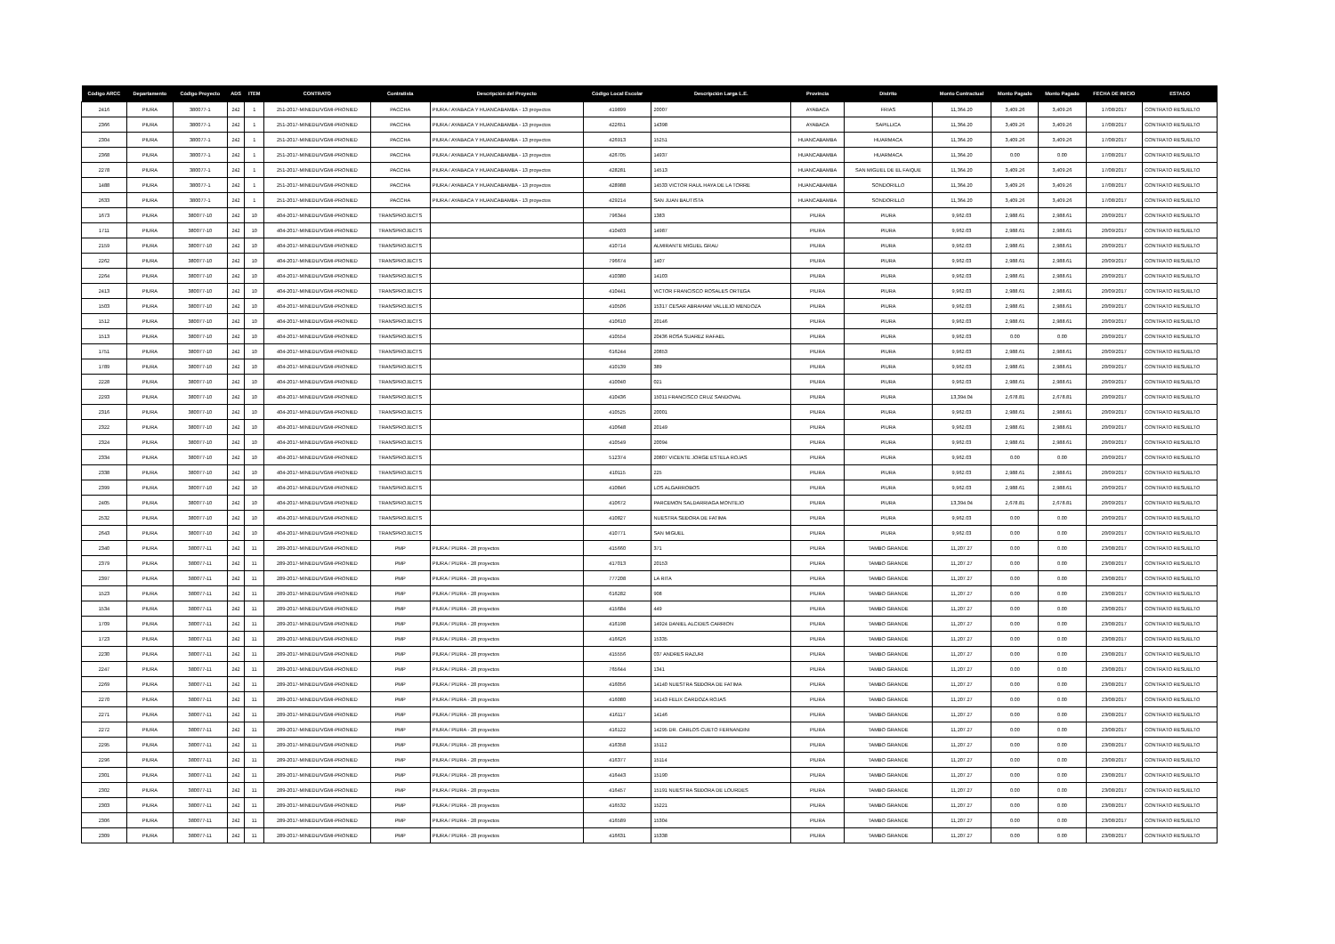| Código ARCC | Departamento | Código Proyecto | ADS | ITEM | CONTRATO | Contratista | Descripción del Proyecto | Código Local Escolar | Descripción Larga L.E. | Provincia | Distrito | Monto Contractual | Monto Pagado | Monto Pagado | FECHA DE INICIO | ESTADO |
| --- | --- | --- | --- | --- | --- | --- | --- | --- | --- | --- | --- | --- | --- | --- | --- | --- |
| 2416 | PIURA | 380077-1 | 242 | 1 | 251-2017-MINEDU/VGMI-PRONIED | PACCHA | PIURA / AYABACA Y HUANCABAMBA - 13 proyectos | 419899 | 20007 | AYABACA | FRIAS | 11,364.20 | 3,409.26 | 3,409.26 | 17/08/2017 | CONTRATO RESUELTO |
| 2366 | PIURA | 380077-1 | 242 | 1 | 251-2017-MINEDU/VGMI-PRONIED | PACCHA | PIURA / AYABACA Y HUANCABAMBA - 13 proyectos | 422651 | 14398 | AYABACA | SAPILLICA | 11,364.20 | 3,409.26 | 3,409.26 | 17/08/2017 | CONTRATO RESUELTO |
| 2304 | PIURA | 380077-1 | 242 | 1 | 251-2017-MINEDU/VGMI-PRONIED | PACCHA | PIURA / AYABACA Y HUANCABAMBA - 13 proyectos | 426913 | 15251 | HUANCABAMBA | HUARMACA | 11,364.20 | 3,409.26 | 3,409.26 | 17/08/2017 | CONTRATO RESUELTO |
| 2368 | PIURA | 380077-1 | 242 | 1 | 251-2017-MINEDU/VGMI-PRONIED | PACCHA | PIURA / AYABACA Y HUANCABAMBA - 13 proyectos | 426705 | 14937 | HUANCABAMBA | HUARMACA | 11,364.20 | 0.00 | 0.00 | 17/08/2017 | CONTRATO RESUELTO |
| 2278 | PIURA | 380077-1 | 242 | 1 | 251-2017-MINEDU/VGMI-PRONIED | PACCHA | PIURA / AYABACA Y HUANCABAMBA - 13 proyectos | 428281 | 14513 | HUANCABAMBA | SAN MIGUEL DE EL FAIQUE | 11,364.20 | 3,409.26 | 3,409.26 | 17/08/2017 | CONTRATO RESUELTO |
| 1488 | PIURA | 380077-1 | 242 | 1 | 251-2017-MINEDU/VGMI-PRONIED | PACCHA | PIURA / AYABACA Y HUANCABAMBA - 13 proyectos | 428988 | 14533 VICTOR RAUL HAYA DE LA TORRE | HUANCABAMBA | SONDORILLO | 11,364.20 | 3,409.26 | 3,409.26 | 17/08/2017 | CONTRATO RESUELTO |
| 2633 | PIURA | 380077-1 | 242 | 1 | 251-2017-MINEDU/VGMI-PRONIED | PACCHA | PIURA / AYABACA Y HUANCABAMBA - 13 proyectos | 429214 | SAN JUAN BAUTISTA | HUANCABAMBA | SONDORILLO | 11,364.20 | 3,409.26 | 3,409.26 | 17/08/2017 | CONTRATO RESUELTO |
| 1673 | PIURA | 380077-10 | 242 | 10 | 404-2017-MINEDU/VGMI-PRONIED | TRANSPROJECTS | | 796344 | 1383 | PIURA | PIURA | 9,962.03 | 2,988.61 | 2,988.61 | 20/09/2017 | CONTRATO RESUELTO |
| 1711 | PIURA | 380077-10 | 242 | 10 | 404-2017-MINEDU/VGMI-PRONIED | TRANSPROJECTS | | 410403 | 14987 | PIURA | PIURA | 9,962.03 | 2,988.61 | 2,988.61 | 20/09/2017 | CONTRATO RESUELTO |
| 2159 | PIURA | 380077-10 | 242 | 10 | 404-2017-MINEDU/VGMI-PRONIED | TRANSPROJECTS | | 410714 | ALMIRANTE MIGUEL GRAU | PIURA | PIURA | 9,962.03 | 2,988.61 | 2,988.61 | 20/09/2017 | CONTRATO RESUELTO |
| 2262 | PIURA | 380077-10 | 242 | 10 | 404-2017-MINEDU/VGMI-PRONIED | TRANSPROJECTS | | 796674 | 1407 | PIURA | PIURA | 9,962.03 | 2,988.61 | 2,988.61 | 20/09/2017 | CONTRATO RESUELTO |
| 2264 | PIURA | 380077-10 | 242 | 10 | 404-2017-MINEDU/VGMI-PRONIED | TRANSPROJECTS | | 410380 | 14103 | PIURA | PIURA | 9,962.03 | 2,988.61 | 2,988.61 | 20/09/2017 | CONTRATO RESUELTO |
| 2413 | PIURA | 380077-10 | 242 | 10 | 404-2017-MINEDU/VGMI-PRONIED | TRANSPROJECTS | | 410441 | VICTOR FRANCISCO ROSALES ORTEGA | PIURA | PIURA | 9,962.03 | 2,988.61 | 2,988.61 | 20/09/2017 | CONTRATO RESUELTO |
| 1503 | PIURA | 380077-10 | 242 | 10 | 404-2017-MINEDU/VGMI-PRONIED | TRANSPROJECTS | | 410506 | 15317 CESAR ABRAHAM VALLEJO MENDOZA | PIURA | PIURA | 9,962.03 | 2,988.61 | 2,988.61 | 20/09/2017 | CONTRATO RESUELTO |
| 1512 | PIURA | 380077-10 | 242 | 10 | 404-2017-MINEDU/VGMI-PRONIED | TRANSPROJECTS | | 410610 | 20146 | PIURA | PIURA | 9,962.03 | 2,988.61 | 2,988.61 | 20/09/2017 | CONTRATO RESUELTO |
| 1513 | PIURA | 380077-10 | 242 | 10 | 404-2017-MINEDU/VGMI-PRONIED | TRANSPROJECTS | | 410554 | 20436 ROSA SUAREZ RAFAEL | PIURA | PIURA | 9,962.03 | 0.00 | 0.00 | 20/09/2017 | CONTRATO RESUELTO |
| 1751 | PIURA | 380077-10 | 242 | 10 | 404-2017-MINEDU/VGMI-PRONIED | TRANSPROJECTS | | 616244 | 20853 | PIURA | PIURA | 9,962.03 | 2,988.61 | 2,988.61 | 20/09/2017 | CONTRATO RESUELTO |
| 1789 | PIURA | 380077-10 | 242 | 10 | 404-2017-MINEDU/VGMI-PRONIED | TRANSPROJECTS | | 410139 | 389 | PIURA | PIURA | 9,962.03 | 2,988.61 | 2,988.61 | 20/09/2017 | CONTRATO RESUELTO |
| 2228 | PIURA | 380077-10 | 242 | 10 | 404-2017-MINEDU/VGMI-PRONIED | TRANSPROJECTS | | 410040 | 021 | PIURA | PIURA | 9,962.03 | 2,988.61 | 2,988.61 | 20/09/2017 | CONTRATO RESUELTO |
| 2293 | PIURA | 380077-10 | 242 | 10 | 404-2017-MINEDU/VGMI-PRONIED | TRANSPROJECTS | | 410436 | 15011 FRANCISCO CRUZ SANDOVAL | PIURA | PIURA | 13,394.04 | 2,678.81 | 2,678.81 | 20/09/2017 | CONTRATO RESUELTO |
| 2316 | PIURA | 380077-10 | 242 | 10 | 404-2017-MINEDU/VGMI-PRONIED | TRANSPROJECTS | | 410525 | 20001 | PIURA | PIURA | 9,962.03 | 2,988.61 | 2,988.61 | 20/09/2017 | CONTRATO RESUELTO |
| 2322 | PIURA | 380077-10 | 242 | 10 | 404-2017-MINEDU/VGMI-PRONIED | TRANSPROJECTS | | 410648 | 20149 | PIURA | PIURA | 9,962.03 | 2,988.61 | 2,988.61 | 20/09/2017 | CONTRATO RESUELTO |
| 2324 | PIURA | 380077-10 | 242 | 10 | 404-2017-MINEDU/VGMI-PRONIED | TRANSPROJECTS | | 410549 | 20094 | PIURA | PIURA | 9,962.03 | 2,988.61 | 2,988.61 | 20/09/2017 | CONTRATO RESUELTO |
| 2334 | PIURA | 380077-10 | 242 | 10 | 404-2017-MINEDU/VGMI-PRONIED | TRANSPROJECTS | | 512374 | 20807 VICENTE JORGE ESTELA ROJAS | PIURA | PIURA | 9,962.03 | 0.00 | 0.00 | 20/09/2017 | CONTRATO RESUELTO |
| 2338 | PIURA | 380077-10 | 242 | 10 | 404-2017-MINEDU/VGMI-PRONIED | TRANSPROJECTS | | 410115 | 225 | PIURA | PIURA | 9,962.03 | 2,988.61 | 2,988.61 | 20/09/2017 | CONTRATO RESUELTO |
| 2399 | PIURA | 380077-10 | 242 | 10 | 404-2017-MINEDU/VGMI-PRONIED | TRANSPROJECTS | | 410846 | LOS ALGARROBOS | PIURA | PIURA | 9,962.03 | 2,988.61 | 2,988.61 | 20/09/2017 | CONTRATO RESUELTO |
| 2405 | PIURA | 380077-10 | 242 | 10 | 404-2017-MINEDU/VGMI-PRONIED | TRANSPROJECTS | | 410672 | PARCEMON SALDARRIAGA MONTEJO | PIURA | PIURA | 13,394.04 | 2,678.81 | 2,678.81 | 20/09/2017 | CONTRATO RESUELTO |
| 2532 | PIURA | 380077-10 | 242 | 10 | 404-2017-MINEDU/VGMI-PRONIED | TRANSPROJECTS | | 410827 | NUESTRA SEÐORA DE FATIMA | PIURA | PIURA | 9,962.03 | 0.00 | 0.00 | 20/09/2017 | CONTRATO RESUELTO |
| 2643 | PIURA | 380077-10 | 242 | 10 | 404-2017-MINEDU/VGMI-PRONIED | TRANSPROJECTS | | 410771 | SAN MIGUEL | PIURA | PIURA | 9,962.03 | 0.00 | 0.00 | 20/09/2017 | CONTRATO RESUELTO |
| 2340 | PIURA | 380077-11 | 242 | 11 | 289-2017-MINEDU/VGMI-PRONIED | PMP | PIURA / PIURA - 28 proyectos | 415660 | 371 | PIURA | TAMBO GRANDE | 11,207.27 | 0.00 | 0.00 | 23/08/2017 | CONTRATO RESUELTO |
| 2379 | PIURA | 380077-11 | 242 | 11 | 289-2017-MINEDU/VGMI-PRONIED | PMP | PIURA / PIURA - 28 proyectos | 417013 | 20153 | PIURA | TAMBO GRANDE | 11,207.27 | 0.00 | 0.00 | 23/08/2017 | CONTRATO RESUELTO |
| 2397 | PIURA | 380077-11 | 242 | 11 | 289-2017-MINEDU/VGMI-PRONIED | PMP | PIURA / PIURA - 28 proyectos | 777208 | LA RITA | PIURA | TAMBO GRANDE | 11,207.27 | 0.00 | 0.00 | 23/08/2017 | CONTRATO RESUELTO |
| 1523 | PIURA | 380077-11 | 242 | 11 | 289-2017-MINEDU/VGMI-PRONIED | PMP | PIURA / PIURA - 28 proyectos | 616282 | 908 | PIURA | TAMBO GRANDE | 11,207.27 | 0.00 | 0.00 | 23/08/2017 | CONTRATO RESUELTO |
| 1534 | PIURA | 380077-11 | 242 | 11 | 289-2017-MINEDU/VGMI-PRONIED | PMP | PIURA / PIURA - 28 proyectos | 415684 | 449 | PIURA | TAMBO GRANDE | 11,207.27 | 0.00 | 0.00 | 23/08/2017 | CONTRATO RESUELTO |
| 1709 | PIURA | 380077-11 | 242 | 11 | 289-2017-MINEDU/VGMI-PRONIED | PMP | PIURA / PIURA - 28 proyectos | 416198 | 14924 DANIEL ALCIDES CARRION | PIURA | TAMBO GRANDE | 11,207.27 | 0.00 | 0.00 | 23/08/2017 | CONTRATO RESUELTO |
| 1723 | PIURA | 380077-11 | 242 | 11 | 289-2017-MINEDU/VGMI-PRONIED | PMP | PIURA / PIURA - 28 proyectos | 416626 | 15335 | PIURA | TAMBO GRANDE | 11,207.27 | 0.00 | 0.00 | 23/08/2017 | CONTRATO RESUELTO |
| 2230 | PIURA | 380077-11 | 242 | 11 | 289-2017-MINEDU/VGMI-PRONIED | PMP | PIURA / PIURA - 28 proyectos | 415556 | 037 ANDRES RAZURI | PIURA | TAMBO GRANDE | 11,207.27 | 0.00 | 0.00 | 23/08/2017 | CONTRATO RESUELTO |
| 2247 | PIURA | 380077-11 | 242 | 11 | 289-2017-MINEDU/VGMI-PRONIED | PMP | PIURA / PIURA - 28 proyectos | 765644 | 1341 | PIURA | TAMBO GRANDE | 11,207.27 | 0.00 | 0.00 | 23/08/2017 | CONTRATO RESUELTO |
| 2269 | PIURA | 380077-11 | 242 | 11 | 289-2017-MINEDU/VGMI-PRONIED | PMP | PIURA / PIURA - 28 proyectos | 416056 | 14140 NUESTRA SEÐORA DE FATIMA | PIURA | TAMBO GRANDE | 11,207.27 | 0.00 | 0.00 | 23/08/2017 | CONTRATO RESUELTO |
| 2270 | PIURA | 380077-11 | 242 | 11 | 289-2017-MINEDU/VGMI-PRONIED | PMP | PIURA / PIURA - 28 proyectos | 416080 | 14143 FELIX CARDOZA ROJAS | PIURA | TAMBO GRANDE | 11,207.27 | 0.00 | 0.00 | 23/08/2017 | CONTRATO RESUELTO |
| 2271 | PIURA | 380077-11 | 242 | 11 | 289-2017-MINEDU/VGMI-PRONIED | PMP | PIURA / PIURA - 28 proyectos | 416117 | 14146 | PIURA | TAMBO GRANDE | 11,207.27 | 0.00 | 0.00 | 23/08/2017 | CONTRATO RESUELTO |
| 2272 | PIURA | 380077-11 | 242 | 11 | 289-2017-MINEDU/VGMI-PRONIED | PMP | PIURA / PIURA - 28 proyectos | 416122 | 14295 DR. CARLOS CUETO FERNANDINI | PIURA | TAMBO GRANDE | 11,207.27 | 0.00 | 0.00 | 23/08/2017 | CONTRATO RESUELTO |
| 2295 | PIURA | 380077-11 | 242 | 11 | 289-2017-MINEDU/VGMI-PRONIED | PMP | PIURA / PIURA - 28 proyectos | 416358 | 15112 | PIURA | TAMBO GRANDE | 11,207.27 | 0.00 | 0.00 | 23/08/2017 | CONTRATO RESUELTO |
| 2296 | PIURA | 380077-11 | 242 | 11 | 289-2017-MINEDU/VGMI-PRONIED | PMP | PIURA / PIURA - 28 proyectos | 416377 | 15114 | PIURA | TAMBO GRANDE | 11,207.27 | 0.00 | 0.00 | 23/08/2017 | CONTRATO RESUELTO |
| 2301 | PIURA | 380077-11 | 242 | 11 | 289-2017-MINEDU/VGMI-PRONIED | PMP | PIURA / PIURA - 28 proyectos | 416443 | 15190 | PIURA | TAMBO GRANDE | 11,207.27 | 0.00 | 0.00 | 23/08/2017 | CONTRATO RESUELTO |
| 2302 | PIURA | 380077-11 | 242 | 11 | 289-2017-MINEDU/VGMI-PRONIED | PMP | PIURA / PIURA - 28 proyectos | 416457 | 15191 NUESTRA SEÐORA DE LOURDES | PIURA | TAMBO GRANDE | 11,207.27 | 0.00 | 0.00 | 23/08/2017 | CONTRATO RESUELTO |
| 2303 | PIURA | 380077-11 | 242 | 11 | 289-2017-MINEDU/VGMI-PRONIED | PMP | PIURA / PIURA - 28 proyectos | 416532 | 15221 | PIURA | TAMBO GRANDE | 11,207.27 | 0.00 | 0.00 | 23/08/2017 | CONTRATO RESUELTO |
| 2306 | PIURA | 380077-11 | 242 | 11 | 289-2017-MINEDU/VGMI-PRONIED | PMP | PIURA / PIURA - 28 proyectos | 416589 | 15304 | PIURA | TAMBO GRANDE | 11,207.27 | 0.00 | 0.00 | 23/08/2017 | CONTRATO RESUELTO |
| 2309 | PIURA | 380077-11 | 242 | 11 | 289-2017-MINEDU/VGMI-PRONIED | PMP | PIURA / PIURA - 28 proyectos | 416631 | 15338 | PIURA | TAMBO GRANDE | 11,207.27 | 0.00 | 0.00 | 23/08/2017 | CONTRATO RESUELTO |